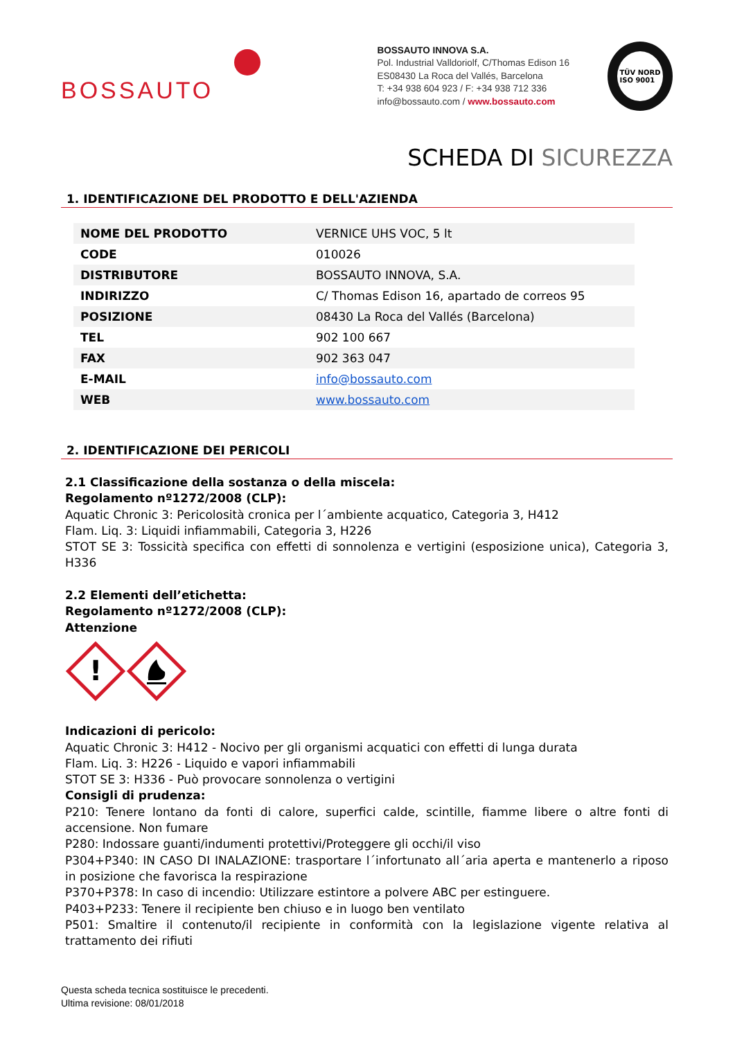BOSSAUTO
BOSSAUTO INNOVA S.A.
Pol. Industrial Valldoriolf, C/Thomas Edison 16
ES08430 La Roca del Vallés, Barcelona
T: +34 938 604 923 / F: +34 938 712 336
info@bossauto.com / www.bossauto.com
TÜV NORD
ISO 9001
SCHEDA DI SICUREZZA
1. IDENTIFICAZIONE DEL PRODOTTO E DELL'AZIENDA
| NOME DEL PRODOTTO | VERNICE UHS VOC, 5 lt |
| CODE | 010026 |
| DISTRIBUTORE | BOSSAUTO INNOVA, S.A. |
| INDIRIZZO | C/ Thomas Edison 16, apartado de correos 95 |
| POSIZIONE | 08430 La Roca del Vallés (Barcelona) |
| TEL | 902 100 667 |
| FAX | 902 363 047 |
| E-MAIL | info@bossauto.com |
| WEB | www.bossauto.com |
2. IDENTIFICAZIONE DEI PERICOLI
2.1 Classificazione della sostanza o della miscela:
Regolamento nº1272/2008 (CLP):
Aquatic Chronic 3: Pericolosità cronica per l´ambiente acquatico, Categoria 3, H412
Flam. Liq. 3: Liquidi infiammabili, Categoria 3, H226
STOT SE 3: Tossicità specifica con effetti di sonnolenza e vertigini (esposizione unica), Categoria 3, H336
2.2 Elementi dell’etichetta:
Regolamento nº1272/2008 (CLP):
Attenzione
!
Indicazioni di pericolo:
Aquatic Chronic 3: H412 - Nocivo per gli organismi acquatici con effetti di lunga durata
Flam. Liq. 3: H226 - Liquido e vapori infiammabili
STOT SE 3: H336 - Può provocare sonnolenza o vertigini
Consigli di prudenza:
P210: Tenere lontano da fonti di calore, superfici calde, scintille, fiamme libere o altre fonti di accensione. Non fumare
P280: Indossare guanti/indumenti protettivi/Proteggere gli occhi/il viso
P304+P340: IN CASO DI INALAZIONE: trasportare l´infortunato all´aria aperta e mantenerlo a riposo in posizione che favorisca la respirazione
P370+P378: In caso di incendio: Utilizzare estintore a polvere ABC per estinguere.
P403+P233: Tenere il recipiente ben chiuso e in luogo ben ventilato
P501: Smaltire il contenuto/il recipiente in conformità con la legislazione vigente relativa al trattamento dei rifiuti
Questa scheda tecnica sostituisce le precedenti.
Ultima revisione: 08/01/2018